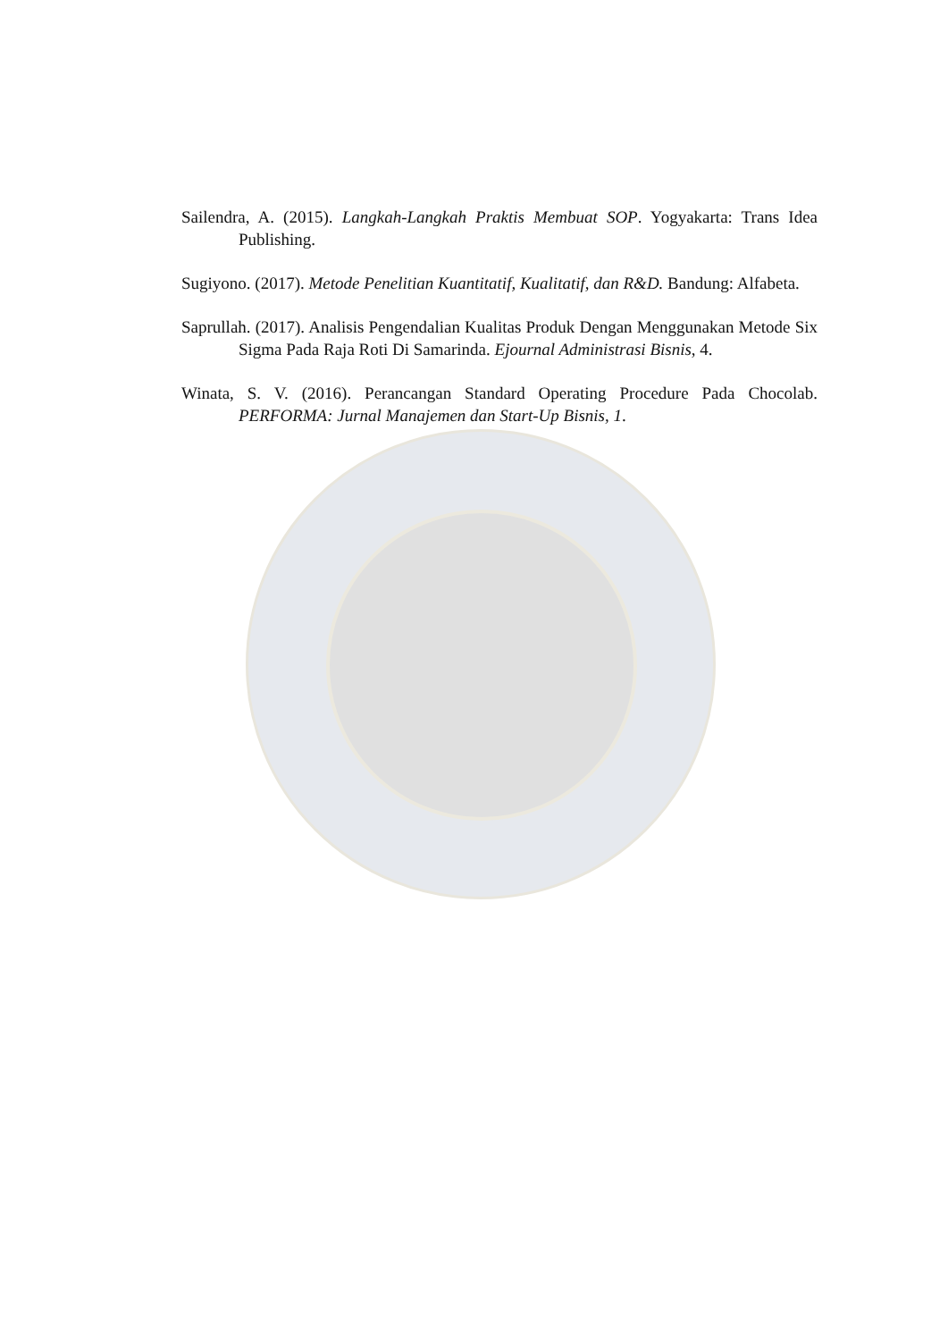Sailendra, A. (2015). Langkah-Langkah Praktis Membuat SOP. Yogyakarta: Trans Idea Publishing.
Sugiyono. (2017). Metode Penelitian Kuantitatif, Kualitatif, dan R&D. Bandung: Alfabeta.
Saprullah. (2017). Analisis Pengendalian Kualitas Produk Dengan Menggunakan Metode Six Sigma Pada Raja Roti Di Samarinda. Ejournal Administrasi Bisnis, 4.
Winata, S. V. (2016). Perancangan Standard Operating Procedure Pada Chocolab. PERFORMA: Jurnal Manajemen dan Start-Up Bisnis, 1.